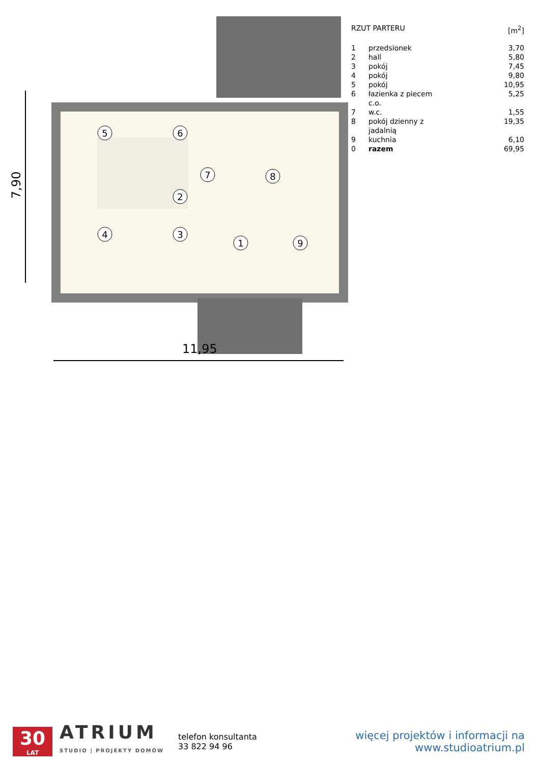7,90
11,95
1
2
3
4
5
6
7
8
9
| RZUT PARTERU | | [m<sup>2</sup>] |
| --- | --- | --- |
| 1 | przedsionek | 3,70 |
| 2 | hall | 5,80 |
| 3 | pokój | 7,45 |
| 4 | pokój | 9,80 |
| 5 | pokój | 10,95 |
| 6 | łazienka z piecem c.o. | 5,25 |
| 7 | w.c. | 1,55 |
| 8 | pokój dzienny z jadalnią | 19,35 |
| 9 | kuchnia | 6,10 |
| 0 | razem | 69,95 |
30
LAT
ATRIUM
STUDIO | PROJEKTY DOMÓW
telefon konsultanta
33 822 94 96
więcej projektów i informacji na
www.studioatrium.pl